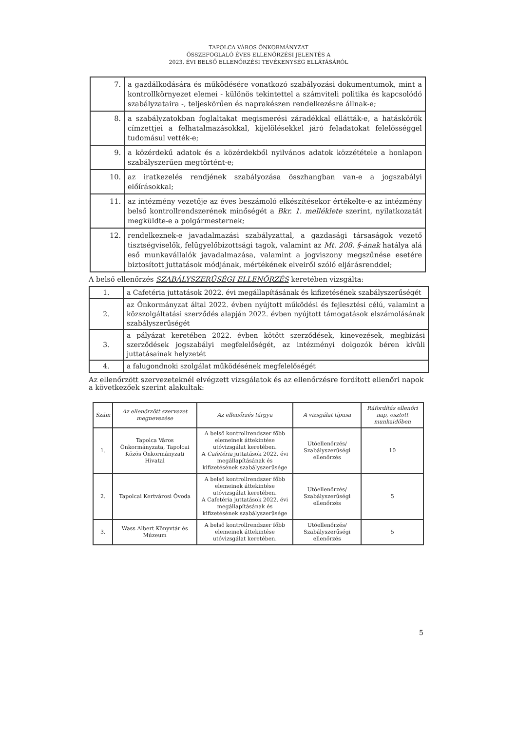TAPOLCA VÁROS ÖNKORMÁNYZAT
ÖSSZEFOGLALÓ ÉVES ELLENŐRZÉSI JELENTÉS A
2023. ÉVI BELSŐ ELLENŐRZÉSI TEVÉKENYSÉG ELLÁTÁSÁRÓL
| 7. | a gazdálkodására és működésére vonatkozó szabályozási dokumentumok, mint a kontrollkörnyezet elemei - különös tekintettel a számviteli politika és kapcsolódó szabályzataira -, teljeskörűen és naprakészen rendelkezésre állnak-e; |
| 8. | a szabályzatokban foglaltakat megismerési záradékkal ellátták-e, a hatáskörök címzettjei a felhatalmazásokkal, kijelölésekkel járó feladatokat felelősséggel tudomásul vették-e; |
| 9. | a közérdekű adatok és a közérdekből nyilvános adatok közzététele a honlapon szabályszerűen megtörtént-e; |
| 10. | az iratkezelés rendjének szabályozása összhangban van-e a jogszabályi előírásokkal; |
| 11. | az intézmény vezetője az éves beszámoló elkészítésekor értékelte-e az intézmény belső kontrollrendszerének minőségét a Bkr. 1. melléklete szerint, nyilatkozatát megküldte-e a polgármesternek; |
| 12. | rendelkeznek-e javadalmazási szabályzattal, a gazdasági társaságok vezető tisztségviselők, felügyelőbizottsági tagok, valamint az Mt. 208. §-ának hatálya alá eső munkavállalók javadalmazása, valamint a jogviszony megszűnése esetére biztosított juttatások módjának, mértékének elveiről szóló eljárásrenddel; |
A belső ellenőrzés SZABÁLYSZERŰSÉGI ELLENŐRZÉS keretében vizsgálta:
| 1. | a Cafetéria juttatások 2022. évi megállapításának és kifizetésének szabályszerűségét |
| 2. | az Önkormányzat által 2022. évben nyújtott működési és fejlesztési célú, valamint a közszolgáltatási szerződés alapján 2022. évben nyújtott támogatások elszámolásának szabályszerűségét |
| 3. | a pályázat keretében 2022. évben kötött szerződések, kinevezések, megbízási szerződések jogszabályi megfelelőségét, az intézményi dolgozók béren kívüli juttatásainak helyzetét |
| 4. | a falugondnoki szolgálat működésének megfelelőségét |
Az ellenőrzött szervezeteknél elvégzett vizsgálatok és az ellenőrzésre fordított ellenőri napok a következőek szerint alakultak:
| Szám | Az ellenőrzött szervezet megnevezése | Az ellenőrzés tárgya | A vizsgálat típusa | Ráfordítás ellenőri nap, osztott munkaidőben |
| --- | --- | --- | --- | --- |
| 1. | Tapolca Város Önkormányzata, Tapolcai Közös Önkormányzati Hivatal | A belső kontrollrendszer főbb elemeinek áttekintése utóvizsgálat keretében. A Cafetéria juttatások 2022. évi megállapításának és kifizetésének szabályszerűsége | Utóellenőrzés/ Szabályszerűségi ellenőrzés | 10 |
| 2. | Tapolcai Kertvárosi Óvoda | A belső kontrollrendszer főbb elemeinek áttekintése utóvizsgálat keretében. A Cafetéria juttatások 2022. évi megállapításának és kifizetésének szabályszerűsége | Utóellenőrzés/ Szabályszerűségi ellenőrzés | 5 |
| 3. | Wass Albert Könyvtár és Múzeum | A belső kontrollrendszer főbb elemeinek áttekintése utóvizsgálat keretében. | Utóellenőrzés/ Szabályszerűségi ellenőrzés | 5 |
5